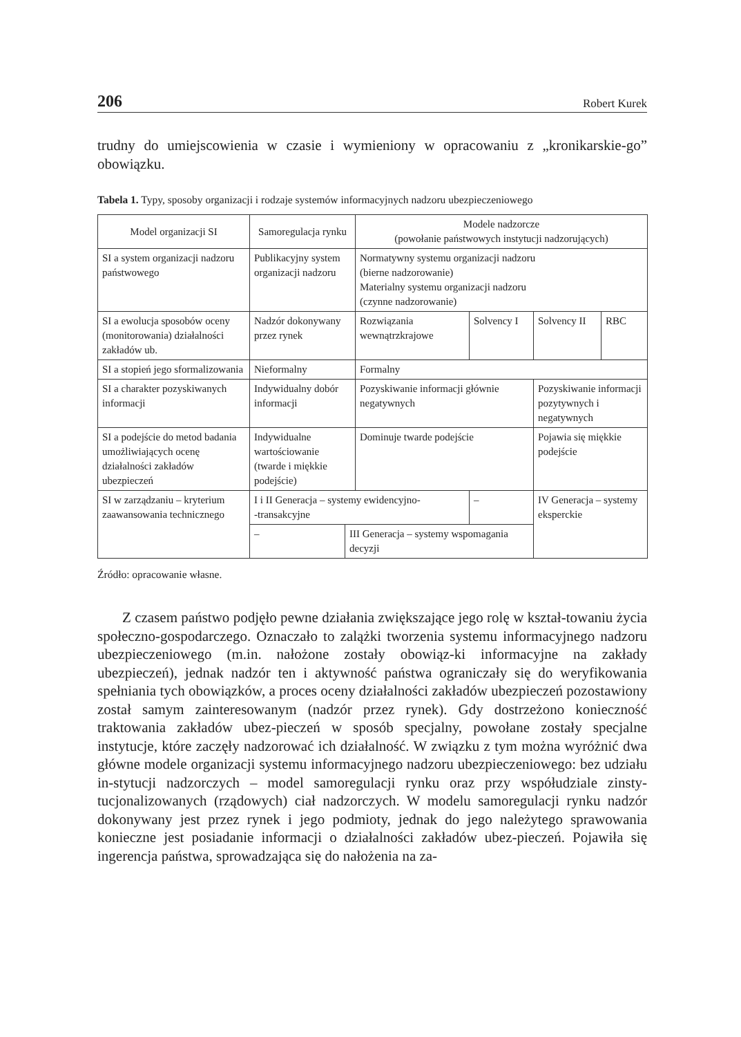206 Robert Kurek
trudny do umiejscowienia w czasie i wymieniony w opracowaniu z „kronikarskie-go” obowiązku.
Tabela 1. Typy, sposoby organizacji i rodzaje systemów informacyjnych nadzoru ubezpieczeniowego
| Model organizacji SI | Samoregulacja rynku | | Modele nadzorcze (powołanie państwowych instytucji nadzorujących) | | | |
| SI a system organizacji nadzoru państwowego | Publikacyjny system organizacji nadzoru | | Normatywny systemu organizacji nadzoru (bierne nadzorowanie) Materialny systemu organizacji nadzoru (czynne nadzorowanie) | | | |
| SI a ewolucja sposobów oceny (monitorowania) działalności zakładów ub. | Nadzór dokonywany przez rynek | | Rozwiązania wewnątrzkrajowe | Solvency I | Solvency II | RBC |
| SI a stopień jego sformalizowania | Nieformalny | | Formalny | | | |
| SI a charakter pozyskiwanych informacji | Indywidualny dobór informacji | | Pozyskiwanie informacji głównie negatywnych | | Pozyskiwanie informacji pozytywnych i negatywnych | |
| SI a podejście do metod badania umożliwiających ocenę działalności zakładów ubezpieczeń | Indywidualne wartościowanie (twarde i miękkie podejście) | | Dominuje twarde podejście | | Pojawia się miękkie podejście | |
| SI w zarządzaniu – kryterium zaawansowania technicznego | I i II Generacja – systemy ewidencyjno- -transakcyjne | | | – | IV Generacja – systemy eksperckie | |
| | – | III Generacja – systemy wspomagania decyzji | | | | |
Źródło: opracowanie własne.
Z czasem państwo podjęło pewne działania zwiększające jego rolę w kształ-towaniu życia społeczno-gospodarczego. Oznaczało to zalążki tworzenia systemu informacyjnego nadzoru ubezpieczeniowego (m.in. nałożone zostały obowiąz-ki informacyjne na zakłady ubezpieczeń), jednak nadzór ten i aktywność państwa ograniczały się do weryfikowania spełniania tych obowiązków, a proces oceny działalności zakładów ubezpieczeń pozostawiony został samym zainteresowanym (nadzór przez rynek). Gdy dostrzeżono konieczność traktowania zakładów ubez-pieczeń w sposób specjalny, powołane zostały specjalne instytucje, które zaczęły nadzorować ich działalność. W związku z tym można wyróżnić dwa główne modele organizacji systemu informacyjnego nadzoru ubezpieczeniowego: bez udziału in-stytucji nadzorczych – model samoregulacji rynku oraz przy współudziale zinsty-tucjonalizowanych (rządowych) ciał nadzorczych. W modelu samoregulacji rynku nadzór dokonywany jest przez rynek i jego podmioty, jednak do jego należytego sprawowania konieczne jest posiadanie informacji o działalności zakładów ubez-pieczeń. Pojawiła się ingerencja państwa, sprowadzająca się do nałożenia na za-